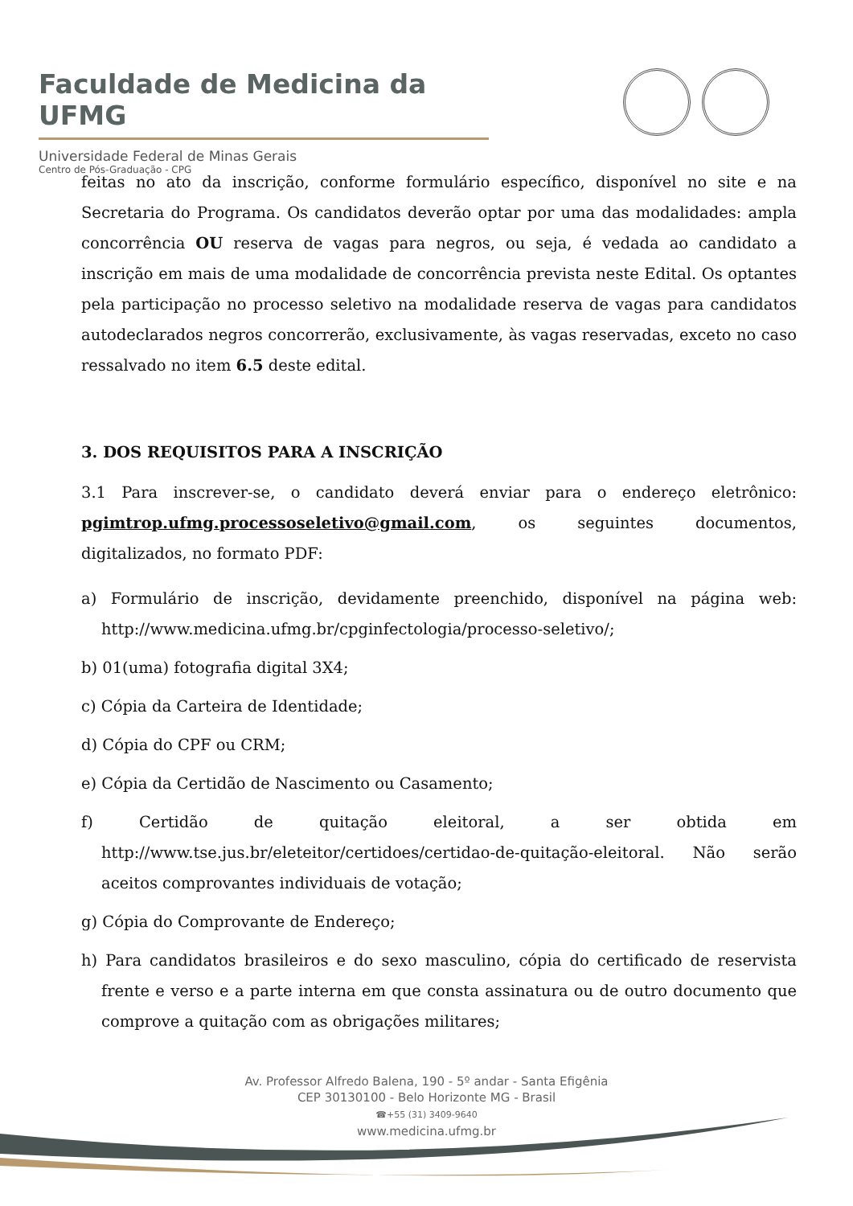Faculdade de Medicina da UFMG
Universidade Federal de Minas Gerais
Centro de Pós-Graduação - CPG
feitas no ato da inscrição, conforme formulário específico, disponível no site e na Secretaria do Programa. Os candidatos deverão optar por uma das modalidades: ampla concorrência OU reserva de vagas para negros, ou seja, é vedada ao candidato a inscrição em mais de uma modalidade de concorrência prevista neste Edital. Os optantes pela participação no processo seletivo na modalidade reserva de vagas para candidatos autodeclarados negros concorrerão, exclusivamente, às vagas reservadas, exceto no caso ressalvado no item 6.5 deste edital.
3. DOS REQUISITOS PARA A INSCRIÇÃO
3.1 Para inscrever-se, o candidato deverá enviar para o endereço eletrônico: pgimtrop.ufmg.processoseletivo@gmail.com, os seguintes documentos, digitalizados, no formato PDF:
a) Formulário de inscrição, devidamente preenchido, disponível na página web: http://www.medicina.ufmg.br/cpginfectologia/processo-seletivo/;
b) 01(uma) fotografia digital 3X4;
c) Cópia da Carteira de Identidade;
d) Cópia do CPF ou CRM;
e) Cópia da Certidão de Nascimento ou Casamento;
f) Certidão de quitação eleitoral, a ser obtida em http://www.tse.jus.br/eleteitor/certidoes/certidao-de-quitação-eleitoral. Não serão aceitos comprovantes individuais de votação;
g) Cópia do Comprovante de Endereço;
h) Para candidatos brasileiros e do sexo masculino, cópia do certificado de reservista frente e verso e a parte interna em que consta assinatura ou de outro documento que comprove a quitação com as obrigações militares;
Av. Professor Alfredo Balena, 190 - 5º andar - Santa Efigênia
CEP 30130100 - Belo Horizonte MG - Brasil
☎+55 (31) 3409-9640
www.medicina.ufmg.br